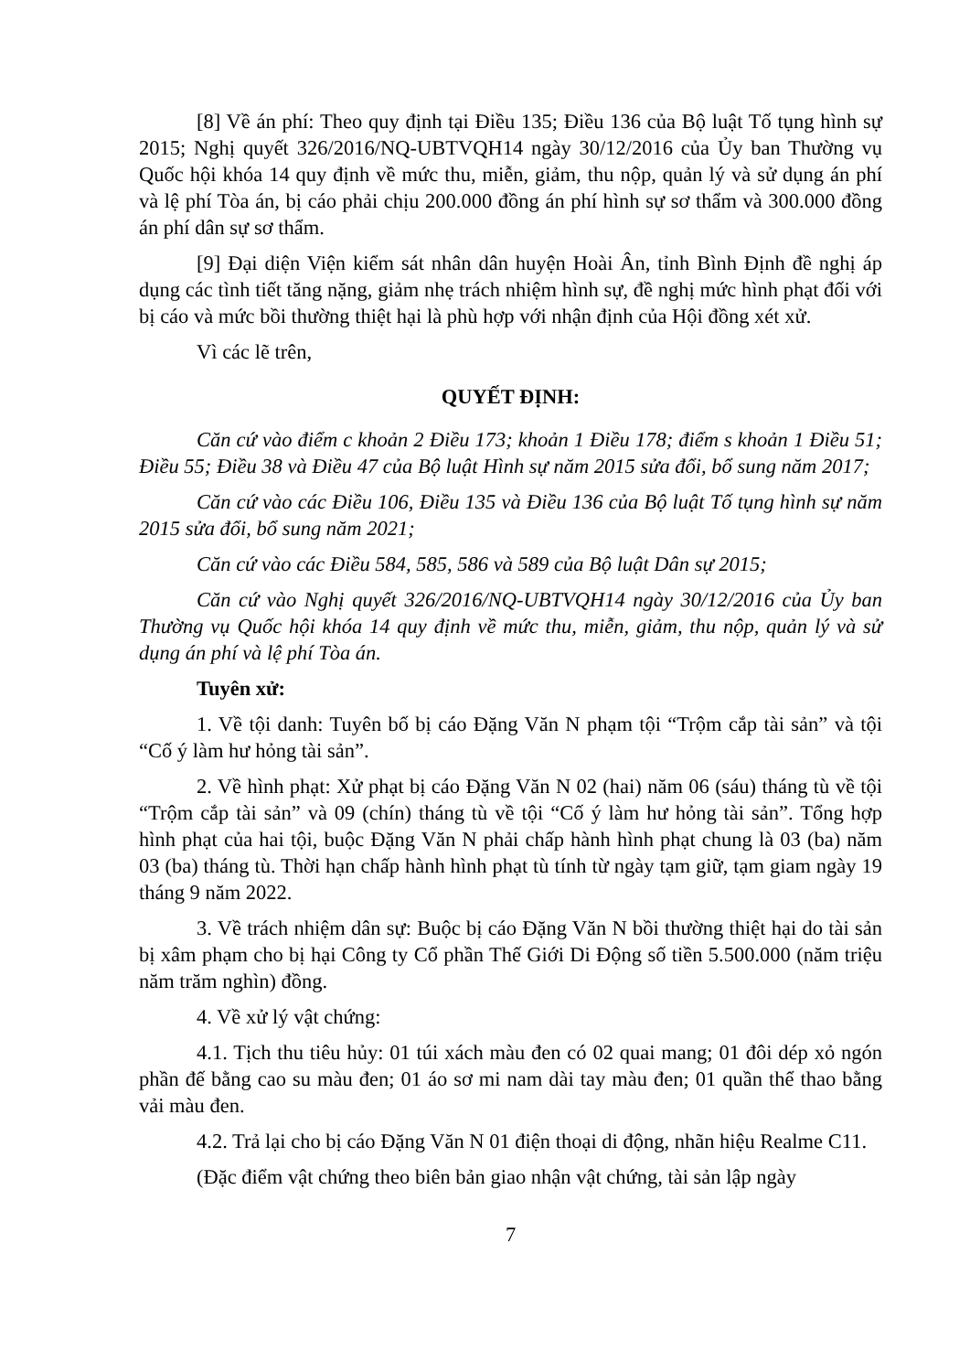[8] Về án phí: Theo quy định tại Điều 135; Điều 136 của Bộ luật Tố tụng hình sự 2015; Nghị quyết 326/2016/NQ-UBTVQH14 ngày 30/12/2016 của Ủy ban Thường vụ Quốc hội khóa 14 quy định về mức thu, miễn, giảm, thu nộp, quản lý và sử dụng án phí và lệ phí Tòa án, bị cáo phải chịu 200.000 đồng án phí hình sự sơ thẩm và 300.000 đồng án phí dân sự sơ thẩm.
[9] Đại diện Viện kiểm sát nhân dân huyện Hoài Ân, tỉnh Bình Định đề nghị áp dụng các tình tiết tăng nặng, giảm nhẹ trách nhiệm hình sự, đề nghị mức hình phạt đối với bị cáo và mức bồi thường thiệt hại là phù hợp với nhận định của Hội đồng xét xử.
Vì các lẽ trên,
QUYẾT ĐỊNH:
Căn cứ vào điểm c khoản 2 Điều 173; khoản 1 Điều 178; điểm s khoản 1 Điều 51; Điều 55; Điều 38 và Điều 47 của Bộ luật Hình sự năm 2015 sửa đổi, bổ sung năm 2017;
Căn cứ vào các Điều 106, Điều 135 và Điều 136 của Bộ luật Tố tụng hình sự năm 2015 sửa đổi, bổ sung năm 2021;
Căn cứ vào các Điều 584, 585, 586 và 589 của Bộ luật Dân sự 2015;
Căn cứ vào Nghị quyết 326/2016/NQ-UBTVQH14 ngày 30/12/2016 của Ủy ban Thường vụ Quốc hội khóa 14 quy định về mức thu, miễn, giảm, thu nộp, quản lý và sử dụng án phí và lệ phí Tòa án.
Tuyên xử:
1. Về tội danh: Tuyên bố bị cáo Đặng Văn N phạm tội “Trộm cắp tài sản” và tội “Cố ý làm hư hỏng tài sản”.
2. Về hình phạt: Xử phạt bị cáo Đặng Văn N 02 (hai) năm 06 (sáu) tháng tù về tội “Trộm cắp tài sản” và 09 (chín) tháng tù về tội “Cố ý làm hư hỏng tài sản”. Tổng hợp hình phạt của hai tội, buộc Đặng Văn N phải chấp hành hình phạt chung là 03 (ba) năm 03 (ba) tháng tù. Thời hạn chấp hành hình phạt tù tính từ ngày tạm giữ, tạm giam ngày 19 tháng 9 năm 2022.
3. Về trách nhiệm dân sự: Buộc bị cáo Đặng Văn N bồi thường thiệt hại do tài sản bị xâm phạm cho bị hại Công ty Cổ phần Thế Giới Di Động số tiền 5.500.000 (năm triệu năm trăm nghìn) đồng.
4. Về xử lý vật chứng:
4.1. Tịch thu tiêu hủy: 01 túi xách màu đen có 02 quai mang; 01 đôi dép xỏ ngón phần đế bằng cao su màu đen; 01 áo sơ mi nam dài tay màu đen; 01 quần thể thao bằng vải màu đen.
4.2. Trả lại cho bị cáo Đặng Văn N 01 điện thoại di động, nhãn hiệu Realme C11.
(Đặc điểm vật chứng theo biên bản giao nhận vật chứng, tài sản lập ngày
7